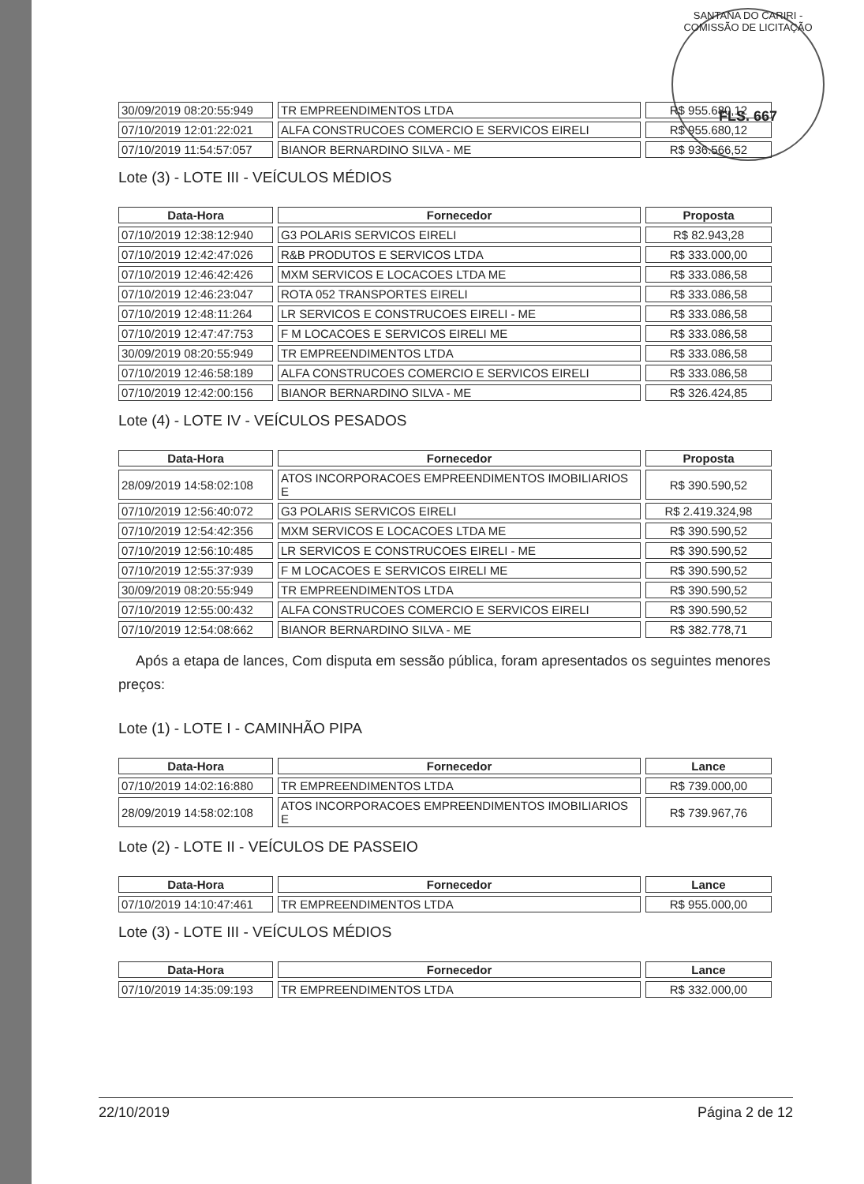SANTANA DO CARIRI - COMISSÃO DE LICITAÇÃO
FLS. 667
| 30/09/2019 08:20:55:949 | TR EMPREENDIMENTOS LTDA | R$ 955.680,12 |
| 07/10/2019 12:01:22:021 | ALFA CONSTRUCOES COMERCIO E SERVICOS EIRELI | R$ 955.680,12 |
| 07/10/2019 11:54:57:057 | BIANOR BERNARDINO SILVA - ME | R$ 936.566,52 |
Lote (3) - LOTE III - VEÍCULOS MÉDIOS
| Data-Hora | Fornecedor | Proposta |
| --- | --- | --- |
| 07/10/2019 12:38:12:940 | G3 POLARIS SERVICOS EIRELI | R$ 82.943,28 |
| 07/10/2019 12:42:47:026 | R&B PRODUTOS E SERVICOS LTDA | R$ 333.000,00 |
| 07/10/2019 12:46:42:426 | MXM SERVICOS E LOCACOES LTDA ME | R$ 333.086,58 |
| 07/10/2019 12:46:23:047 | ROTA 052 TRANSPORTES EIRELI | R$ 333.086,58 |
| 07/10/2019 12:48:11:264 | LR SERVICOS E CONSTRUCOES EIRELI - ME | R$ 333.086,58 |
| 07/10/2019 12:47:47:753 | F M LOCACOES E SERVICOS EIRELI ME | R$ 333.086,58 |
| 30/09/2019 08:20:55:949 | TR EMPREENDIMENTOS LTDA | R$ 333.086,58 |
| 07/10/2019 12:46:58:189 | ALFA CONSTRUCOES COMERCIO E SERVICOS EIRELI | R$ 333.086,58 |
| 07/10/2019 12:42:00:156 | BIANOR BERNARDINO SILVA - ME | R$ 326.424,85 |
Lote (4) - LOTE IV - VEÍCULOS PESADOS
| Data-Hora | Fornecedor | Proposta |
| --- | --- | --- |
| 28/09/2019 14:58:02:108 | ATOS INCORPORACOES EMPREENDIMENTOS IMOBILIARIOS E | R$ 390.590,52 |
| 07/10/2019 12:56:40:072 | G3 POLARIS SERVICOS EIRELI | R$ 2.419.324,98 |
| 07/10/2019 12:54:42:356 | MXM SERVICOS E LOCACOES LTDA ME | R$ 390.590,52 |
| 07/10/2019 12:56:10:485 | LR SERVICOS E CONSTRUCOES EIRELI - ME | R$ 390.590,52 |
| 07/10/2019 12:55:37:939 | F M LOCACOES E SERVICOS EIRELI ME | R$ 390.590,52 |
| 30/09/2019 08:20:55:949 | TR EMPREENDIMENTOS LTDA | R$ 390.590,52 |
| 07/10/2019 12:55:00:432 | ALFA CONSTRUCOES COMERCIO E SERVICOS EIRELI | R$ 390.590,52 |
| 07/10/2019 12:54:08:662 | BIANOR BERNARDINO SILVA - ME | R$ 382.778,71 |
Após a etapa de lances, Com disputa em sessão pública, foram apresentados os seguintes menores preços:
Lote (1) - LOTE I - CAMINHÃO PIPA
| Data-Hora | Fornecedor | Lance |
| --- | --- | --- |
| 07/10/2019 14:02:16:880 | TR EMPREENDIMENTOS LTDA | R$ 739.000,00 |
| 28/09/2019 14:58:02:108 | ATOS INCORPORACOES EMPREENDIMENTOS IMOBILIARIOS E | R$ 739.967,76 |
Lote (2) - LOTE II - VEÍCULOS DE PASSEIO
| Data-Hora | Fornecedor | Lance |
| --- | --- | --- |
| 07/10/2019 14:10:47:461 | TR EMPREENDIMENTOS LTDA | R$ 955.000,00 |
Lote (3) - LOTE III - VEÍCULOS MÉDIOS
| Data-Hora | Fornecedor | Lance |
| --- | --- | --- |
| 07/10/2019 14:35:09:193 | TR EMPREENDIMENTOS LTDA | R$ 332.000,00 |
22/10/2019 Página 2 de 12